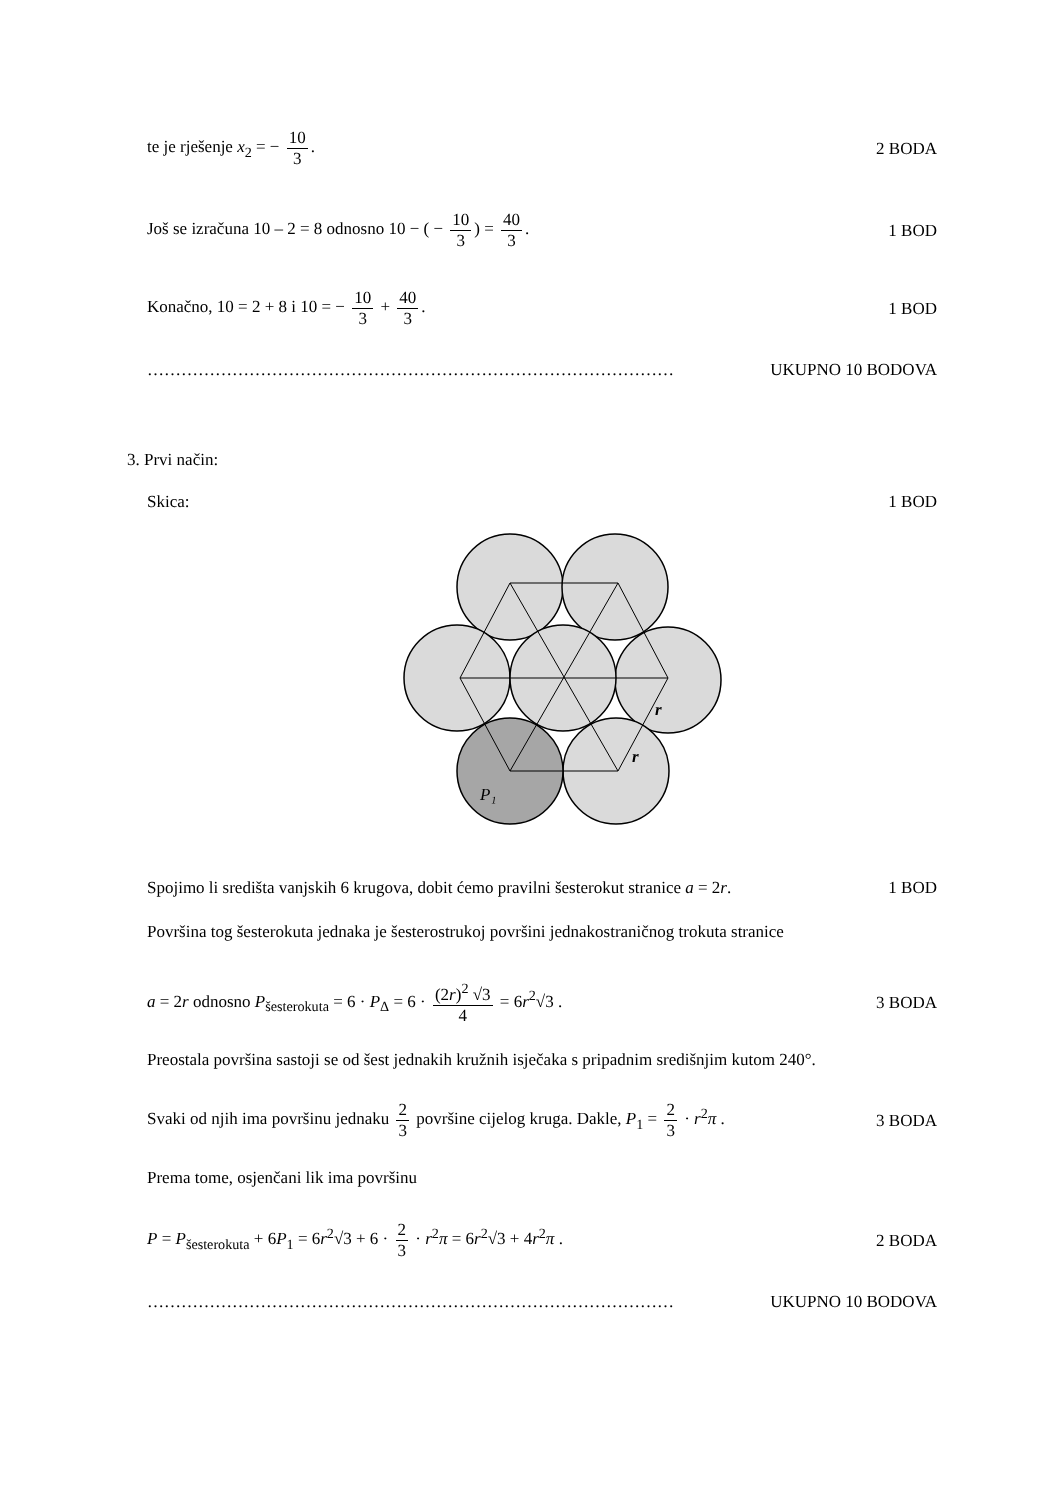te je rješenje x<sub>2</sub> = − 10 3. 2 BODA
Još se izračuna 10 – 2 = 8 odnosno 10 − ( − 10 3) = 40 3. 1 BOD
Konačno, 10 = 2 + 8 i 10 = − 10 3 + 40 3. 1 BOD
………………………………………………………………………………… UKUPNO 10 BODOVA
3. Prvi način:
Skica: 1 BOD
P₁
r
r
Spojimo li središta vanjskih 6 krugova, dobit ćemo pravilni šesterokut stranice a = 2r. 1 BOD
Površina tog šesterokuta jednaka je šesterostrukoj površini jednakostraničnog trokuta stranice
a = 2r odnosno P<sub>šesterokuta</sub> = 6 · P<sub>Δ</sub> = 6 · (2r)<sup>2</sup> √3 4 = 6r<sup>2</sup>√3 . 3 BODA
Preostala površina sastoji se od šest jednakih kružnih isječaka s pripadnim središnjim kutom 240°.
Svaki od njih ima površinu jednaku 2 3 površine cijelog kruga. Dakle, P<sub>1</sub> = 2 3 · r<sup>2</sup>π . 3 BODA
Prema tome, osjenčani lik ima površinu
P = P<sub>šesterokuta</sub> + 6P<sub>1</sub> = 6r<sup>2</sup>√3 + 6 · 2 3 · r<sup>2</sup>π = 6r<sup>2</sup>√3 + 4r<sup>2</sup>π . 2 BODA
………………………………………………………………………………… UKUPNO 10 BODOVA